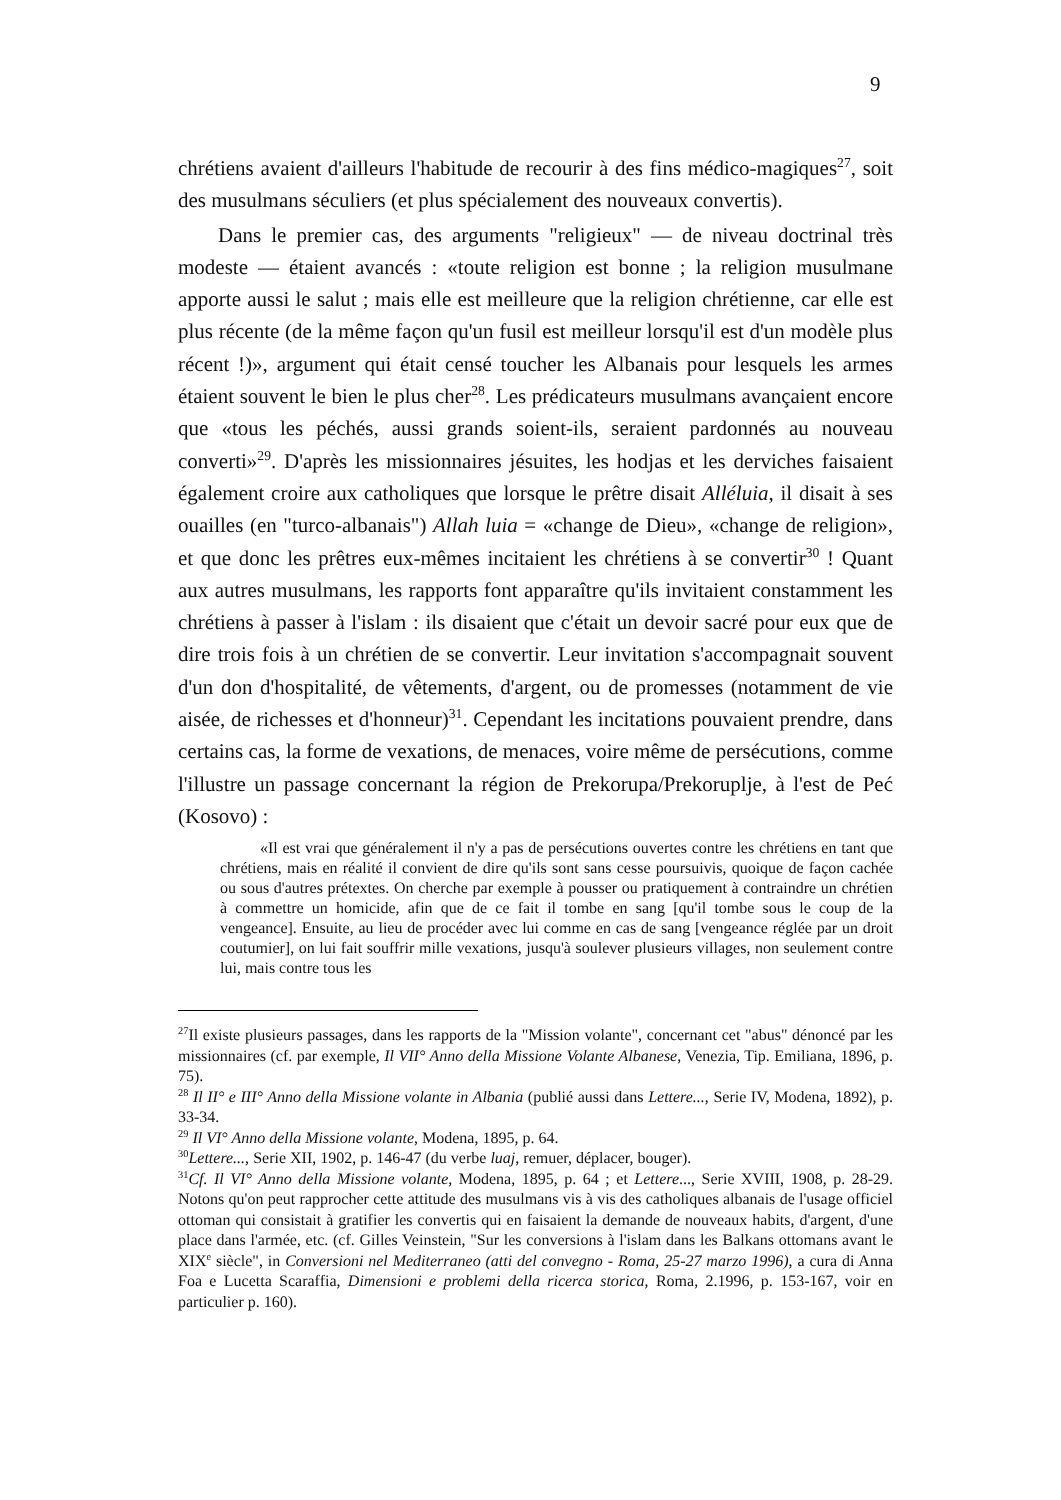9
chrétiens avaient d'ailleurs l'habitude de recourir à des fins médico-magiques<sup>27</sup>, soit des musulmans séculiers (et plus spécialement des nouveaux convertis).
Dans le premier cas, des arguments "religieux" — de niveau doctrinal très modeste — étaient avancés : «toute religion est bonne ; la religion musulmane apporte aussi le salut ; mais elle est meilleure que la religion chrétienne, car elle est plus récente (de la même façon qu'un fusil est meilleur lorsqu'il est d'un modèle plus récent !)», argument qui était censé toucher les Albanais pour lesquels les armes étaient souvent le bien le plus cher<sup>28</sup>. Les prédicateurs musulmans avançaient encore que «tous les péchés, aussi grands soient-ils, seraient pardonnés au nouveau converti»<sup>29</sup>. D'après les missionnaires jésuites, les hodjas et les derviches faisaient également croire aux catholiques que lorsque le prêtre disait Alléluia, il disait à ses ouailles (en "turco-albanais") Allah luia = «change de Dieu», «change de religion», et que donc les prêtres eux-mêmes incitaient les chrétiens à se convertir<sup>30</sup> ! Quant aux autres musulmans, les rapports font apparaître qu'ils invitaient constamment les chrétiens à passer à l'islam : ils disaient que c'était un devoir sacré pour eux que de dire trois fois à un chrétien de se convertir. Leur invitation s'accompagnait souvent d'un don d'hospitalité, de vêtements, d'argent, ou de promesses (notamment de vie aisée, de richesses et d'honneur)<sup>31</sup>. Cependant les incitations pouvaient prendre, dans certains cas, la forme de vexations, de menaces, voire même de persécutions, comme l'illustre un passage concernant la région de Prekorupa/Prekoruplje, à l'est de Peć (Kosovo) :
«Il est vrai que généralement il n'y a pas de persécutions ouvertes contre les chrétiens en tant que chrétiens, mais en réalité il convient de dire qu'ils sont sans cesse poursuivis, quoique de façon cachée ou sous d'autres prétextes. On cherche par exemple à pousser ou pratiquement à contraindre un chrétien à commettre un homicide, afin que de ce fait il tombe en sang [qu'il tombe sous le coup de la vengeance]. Ensuite, au lieu de procéder avec lui comme en cas de sang [vengeance réglée par un droit coutumier], on lui fait souffrir mille vexations, jusqu'à soulever plusieurs villages, non seulement contre lui, mais contre tous les
<sup>27</sup> Il existe plusieurs passages, dans les rapports de la "Mission volante", concernant cet "abus" dénoncé par les missionnaires (cf. par exemple, Il VII° Anno della Missione Volante Albanese, Venezia, Tip. Emiliana, 1896, p. 75).
<sup>28</sup> Il II° e III° Anno della Missione volante in Albania (publié aussi dans Lettere..., Serie IV, Modena, 1892), p. 33-34.
<sup>29</sup> Il VI° Anno della Missione volante, Modena, 1895, p. 64.
<sup>30</sup> Lettere..., Serie XII, 1902, p. 146-47 (du verbe luaj, remuer, déplacer, bouger).
<sup>31</sup> Cf. Il VI° Anno della Missione volante, Modena, 1895, p. 64 ; et Lettere..., Serie XVIII, 1908, p. 28-29. Notons qu'on peut rapprocher cette attitude des musulmans vis à vis des catholiques albanais de l'usage officiel ottoman qui consistait à gratifier les convertis qui en faisaient la demande de nouveaux habits, d'argent, d'une place dans l'armée, etc. (cf. Gilles Veinstein, "Sur les conversions à l'islam dans les Balkans ottomans avant le XIX<sup>e</sup> siècle", in Conversioni nel Mediterraneo (atti del convegno - Roma, 25-27 marzo 1996), a cura di Anna Foa e Lucetta Scaraffia, Dimensioni e problemi della ricerca storica, Roma, 2.1996, p. 153-167, voir en particulier p. 160).